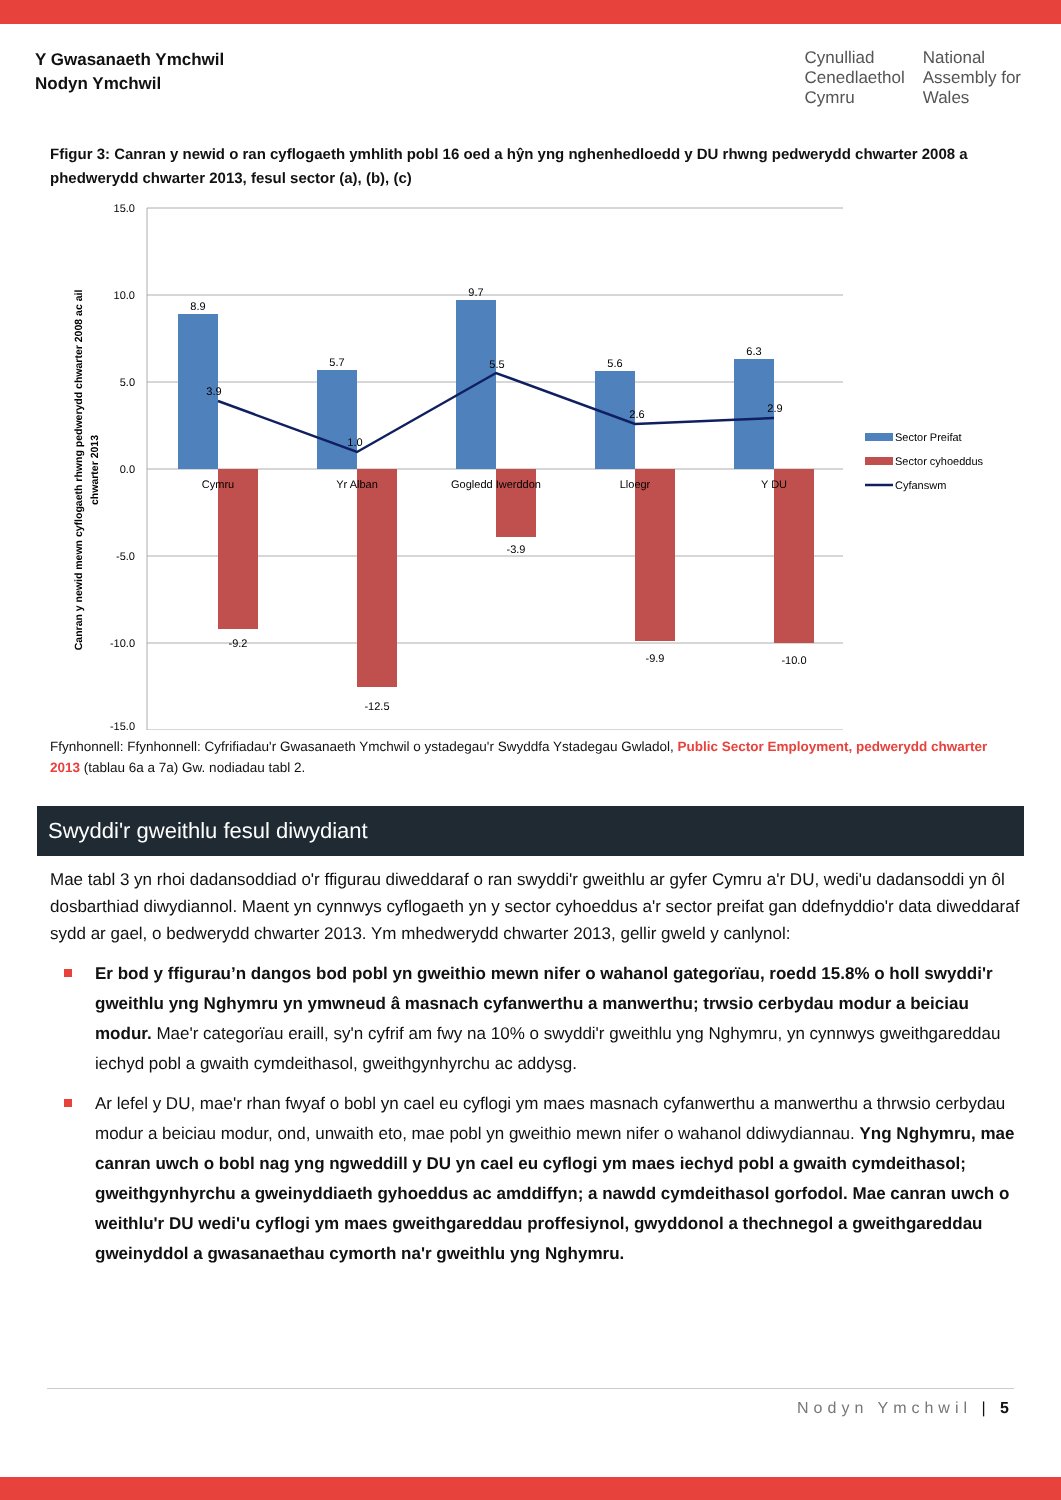Y Gwasanaeth Ymchwil
Nodyn Ymchwil
Cynulliad
Cenedlaethol
Cymru
National
Assembly for
Wales
Ffigur 3: Canran y newid o ran cyflogaeth ymhlith pobl 16 oed a hŷn yng nghenhedloedd y DU rhwng pedwerydd chwarter 2008 a phedwerydd chwarter 2013, fesul sector (a), (b), (c)
15.0
10.0
5.0
0.0
-5.0
-10.0
-15.0
Canran y newid mewn cyflogaeth rhwng pedwerydd chwarter 2008 ac ail
chwarter 2013
8.9
5.7
9.7
5.6
6.3
3.9
1.0
5.5
2.6
2.9
-9.2
-12.5
-3.9
-9.9
-10.0
Cymru
Yr Alban
Gogledd Iwerddon
Lloegr
Y DU
Sector Preifat
Sector cyhoeddus
Cyfanswm
Ffynhonnell: Ffynhonnell: Cyfrifiadau'r Gwasanaeth Ymchwil o ystadegau'r Swyddfa Ystadegau Gwladol, Public Sector Employment, pedwerydd chwarter 2013 (tablau 6a a 7a) Gw. nodiadau tabl 2.
Swyddi'r gweithlu fesul diwydiant
Mae tabl 3 yn rhoi dadansoddiad o'r ffigurau diweddaraf o ran swyddi'r gweithlu ar gyfer Cymru a'r DU, wedi'u dadansoddi yn ôl dosbarthiad diwydiannol. Maent yn cynnwys cyflogaeth yn y sector cyhoeddus a'r sector preifat gan ddefnyddio'r data diweddaraf sydd ar gael, o bedwerydd chwarter 2013. Ym mhedwerydd chwarter 2013, gellir gweld y canlynol:
Er bod y ffigurau’n dangos bod pobl yn gweithio mewn nifer o wahanol gategorïau, roedd 15.8% o holl swyddi'r gweithlu yng Nghymru yn ymwneud â masnach cyfanwerthu a manwerthu; trwsio cerbydau modur a beiciau modur. Mae'r categorïau eraill, sy'n cyfrif am fwy na 10% o swyddi'r gweithlu yng Nghymru, yn cynnwys gweithgareddau iechyd pobl a gwaith cymdeithasol, gweithgynhyrchu ac addysg.
Ar lefel y DU, mae'r rhan fwyaf o bobl yn cael eu cyflogi ym maes masnach cyfanwerthu a manwerthu a thrwsio cerbydau modur a beiciau modur, ond, unwaith eto, mae pobl yn gweithio mewn nifer o wahanol ddiwydiannau. Yng Nghymru, mae canran uwch o bobl nag yng ngweddill y DU yn cael eu cyflogi ym maes iechyd pobl a gwaith cymdeithasol; gweithgynhyrchu a gweinyddiaeth gyhoeddus ac amddiffyn; a nawdd cymdeithasol gorfodol. Mae canran uwch o weithlu'r DU wedi'u cyflogi ym maes gweithgareddau proffesiynol, gwyddonol a thechnegol a gweithgareddau gweinyddol a gwasanaethau cymorth na'r gweithlu yng Nghymru.
Nodyn Ymchwil | 5